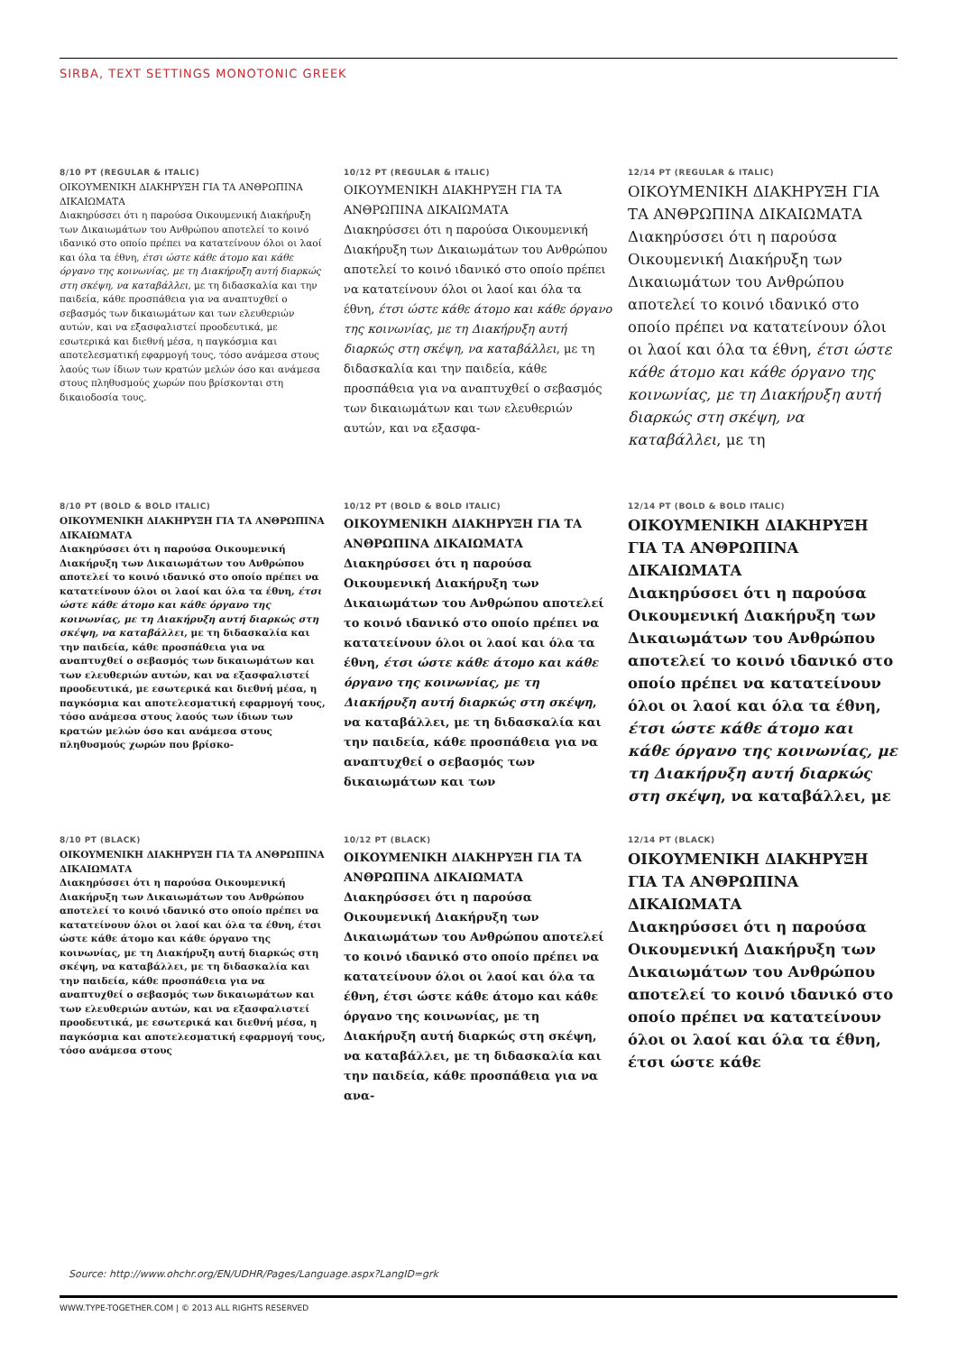SIRBA, TEXT SETTINGS MONOTONIC GREEK
8/10 PT (REGULAR & ITALIC)
ΟΙΚΟΥΜΕΝΙΚΗ ΔΙΑΚΗΡΥΞΗ ΓΙΑ ΤΑ ΑΝΘΡΩΠΙΝΑ ΔΙΚΑΙΩΜΑΤΑ
Διακηρύσσει ότι η παρούσα Οικουμενική Διακήρυξη των Δικαιωμάτων του Ανθρώπου αποτελεί το κοινό ιδανικό στο οποίο πρέπει να κατατείνουν όλοι οι λαοί και όλα τα έθνη, έτσι ώστε κάθε άτομο και κάθε όργανο της κοινωνίας, με τη Διακήρυξη αυτή διαρκώς στη σκέψη, να καταβάλλει, με τη διδασκαλία και την παιδεία, κάθε προσπάθεια για να αναπτυχθεί ο σεβασμός των δικαιωμάτων και των ελευθεριών αυτών, και να εξασφαλιστεί προοδευτικά, με εσωτερικά και διεθνή μέσα, η παγκόσμια και αποτελεσματική εφαρμογή τους, τόσο ανάμεσα στους λαούς των ίδιων των κρατών μελών όσο και ανάμεσα στους πληθυσμούς χωρών που βρίσκονται στη δικαιοδοσία τους.
10/12 PT (REGULAR & ITALIC)
ΟΙΚΟΥΜΕΝΙΚΗ ΔΙΑΚΗΡΥΞΗ ΓΙΑ ΤΑ ΑΝΘΡΩΠΙΝΑ ΔΙΚΑΙΩΜΑΤΑ
Διακηρύσσει ότι η παρούσα Οικουμενική Διακήρυξη των Δικαιωμάτων του Ανθρώπου αποτελεί το κοινό ιδανικό στο οποίο πρέπει να κατατείνουν όλοι οι λαοί και όλα τα έθνη, έτσι ώστε κάθε άτομο και κάθε όργανο της κοινωνίας, με τη Διακήρυξη αυτή διαρκώς στη σκέψη, να καταβάλλει, με τη διδασκαλία και την παιδεία, κάθε προσπάθεια για να αναπτυχθεί ο σεβασμός των δικαιωμάτων και των ελευθεριών αυτών, και να εξασφα-
12/14 PT (REGULAR & ITALIC)
ΟΙΚΟΥΜΕΝΙΚΗ ΔΙΑΚΗΡΥΞΗ ΓΙΑ ΤΑ ΑΝΘΡΩΠΙΝΑ ΔΙΚΑΙΩΜΑΤΑ
Διακηρύσσει ότι η παρούσα Οικουμενική Διακήρυξη των Δικαιωμάτων του Ανθρώπου αποτελεί το κοινό ιδανικό στο οποίο πρέπει να κατατείνουν όλοι οι λαοί και όλα τα έθνη, έτσι ώστε κάθε άτομο και κάθε όργανο της κοινωνίας, με τη Διακήρυξη αυτή διαρκώς στη σκέψη, να καταβάλλει, με τη
8/10 PT (BOLD & BOLD ITALIC)
ΟΙΚΟΥΜΕΝΙΚΗ ΔΙΑΚΗΡΥΞΗ ΓΙΑ ΤΑ ΑΝΘΡΩΠΙΝΑ ΔΙΚΑΙΩΜΑΤΑ
Διακηρύσσει ότι η παρούσα Οικουμενική Διακήρυξη των Δικαιωμάτων του Ανθρώπου αποτελεί το κοινό ιδανικό στο οποίο πρέπει να κατατείνουν όλοι οι λαοί και όλα τα έθνη, έτσι ώστε κάθε άτομο και κάθε όργανο της κοινωνίας, με τη Διακήρυξη αυτή διαρκώς στη σκέψη, να καταβάλλει, με τη διδασκαλία και την παιδεία, κάθε προσπάθεια για να αναπτυχθεί ο σεβασμός των δικαιωμάτων και των ελευθεριών αυτών, και να εξασφαλιστεί προοδευτικά, με εσωτερικά και διεθνή μέσα, η παγκόσμια και αποτελεσματική εφαρμογή τους, τόσο ανάμεσα στους λαούς των ίδιων των κρατών μελών όσο και ανάμεσα στους πληθυσμούς χωρών που βρίσκο-
10/12 PT (BOLD & BOLD ITALIC)
ΟΙΚΟΥΜΕΝΙΚΗ ΔΙΑΚΗΡΥΞΗ ΓΙΑ ΤΑ ΑΝΘΡΩΠΙΝΑ ΔΙΚΑΙΩΜΑΤΑ
Διακηρύσσει ότι η παρούσα Οικουμενική Διακήρυξη των Δικαιωμάτων του Ανθρώπου αποτελεί το κοινό ιδανικό στο οποίο πρέπει να κατατείνουν όλοι οι λαοί και όλα τα έθνη, έτσι ώστε κάθε άτομο και κάθε όργανο της κοινωνίας, με τη Διακήρυξη αυτή διαρκώς στη σκέψη, να καταβάλλει, με τη διδασκαλία και την παιδεία, κάθε προσπάθεια για να αναπτυχθεί ο σεβασμός των δικαιωμάτων και των
12/14 PT (BOLD & BOLD ITALIC)
ΟΙΚΟΥΜΕΝΙΚΗ ΔΙΑΚΗΡΥΞΗ ΓΙΑ ΤΑ ΑΝΘΡΩΠΙΝΑ ΔΙΚΑΙΩΜΑΤΑ
Διακηρύσσει ότι η παρούσα Οικουμενική Διακήρυξη των Δικαιωμάτων του Ανθρώπου αποτελεί το κοινό ιδανικό στο οποίο πρέπει να κατατείνουν όλοι οι λαοί και όλα τα έθνη, έτσι ώστε κάθε άτομο και κάθε όργανο της κοινωνίας, με τη Διακήρυξη αυτή διαρκώς στη σκέψη, να καταβάλλει, με
8/10 PT (BLACK)
ΟΙΚΟΥΜΕΝΙΚΗ ΔΙΑΚΗΡΥΞΗ ΓΙΑ ΤΑ ΑΝΘΡΩΠΙΝΑ ΔΙΚΑΙΩΜΑΤΑ
Διακηρύσσει ότι η παρούσα Οικουμενική Διακήρυξη των Δικαιωμάτων του Ανθρώπου αποτελεί το κοινό ιδανικό στο οποίο πρέπει να κατατείνουν όλοι οι λαοί και όλα τα έθνη, έτσι ώστε κάθε άτομο και κάθε όργανο της κοινωνίας, με τη Διακήρυξη αυτή διαρκώς στη σκέψη, να καταβάλλει, με τη διδασκαλία και την παιδεία, κάθε προσπάθεια για να αναπτυχθεί ο σεβασμός των δικαιωμάτων και των ελευθεριών αυτών, και να εξασφαλιστεί προοδευτικά, με εσωτερικά και διεθνή μέσα, η παγκόσμια και αποτελεσματική εφαρμογή τους, τόσο ανάμεσα στους
10/12 PT (BLACK)
ΟΙΚΟΥΜΕΝΙΚΗ ΔΙΑΚΗΡΥΞΗ ΓΙΑ ΤΑ ΑΝΘΡΩΠΙΝΑ ΔΙΚΑΙΩΜΑΤΑ
Διακηρύσσει ότι η παρούσα Οικουμενική Διακήρυξη των Δικαιωμάτων του Ανθρώπου αποτελεί το κοινό ιδανικό στο οποίο πρέπει να κατατείνουν όλοι οι λαοί και όλα τα έθνη, έτσι ώστε κάθε άτομο και κάθε όργανο της κοινωνίας, με τη Διακήρυξη αυτή διαρκώς στη σκέψη, να καταβάλλει, με τη διδασκαλία και την παιδεία, κάθε προσπάθεια για να ανα-
12/14 PT (BLACK)
ΟΙΚΟΥΜΕΝΙΚΗ ΔΙΑΚΗΡΥΞΗ ΓΙΑ ΤΑ ΑΝΘΡΩΠΙΝΑ ΔΙΚΑΙΩΜΑΤΑ
Διακηρύσσει ότι η παρούσα Οικουμενική Διακήρυξη των Δικαιωμάτων του Ανθρώπου αποτελεί το κοινό ιδανικό στο οποίο πρέπει να κατατείνουν όλοι οι λαοί και όλα τα έθνη, έτσι ώστε κάθε
Source: http://www.ohchr.org/EN/UDHR/Pages/Language.aspx?LangID=grk
WWW.TYPE-TOGETHER.COM | © 2013 ALL RIGHTS RESERVED